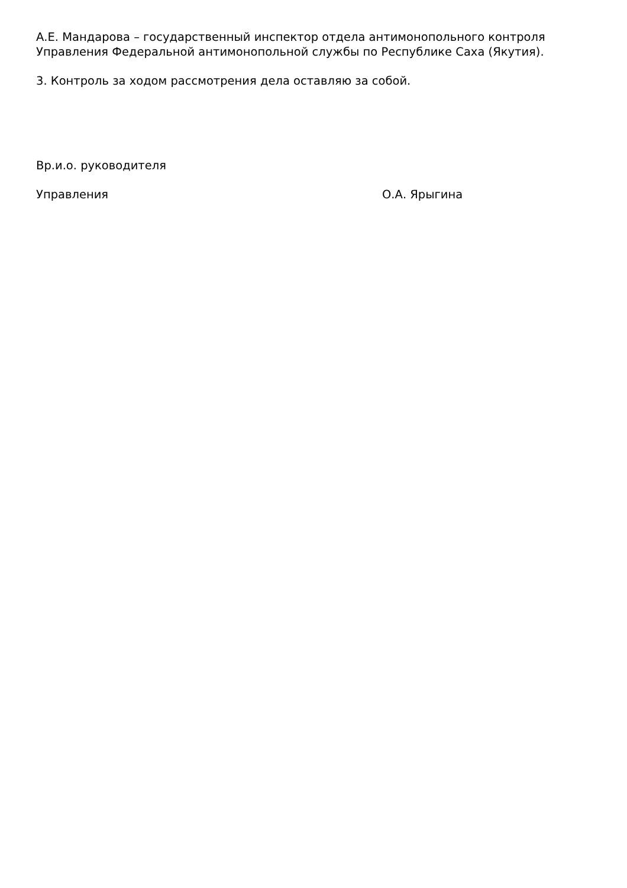А.Е. Мандарова – государственный инспектор отдела антимонопольного контроля Управления Федеральной антимонопольной службы по Республике Саха (Якутия).
3. Контроль за ходом рассмотрения дела оставляю за собой.
Вр.и.о. руководителя
Управления О.А. Ярыгина